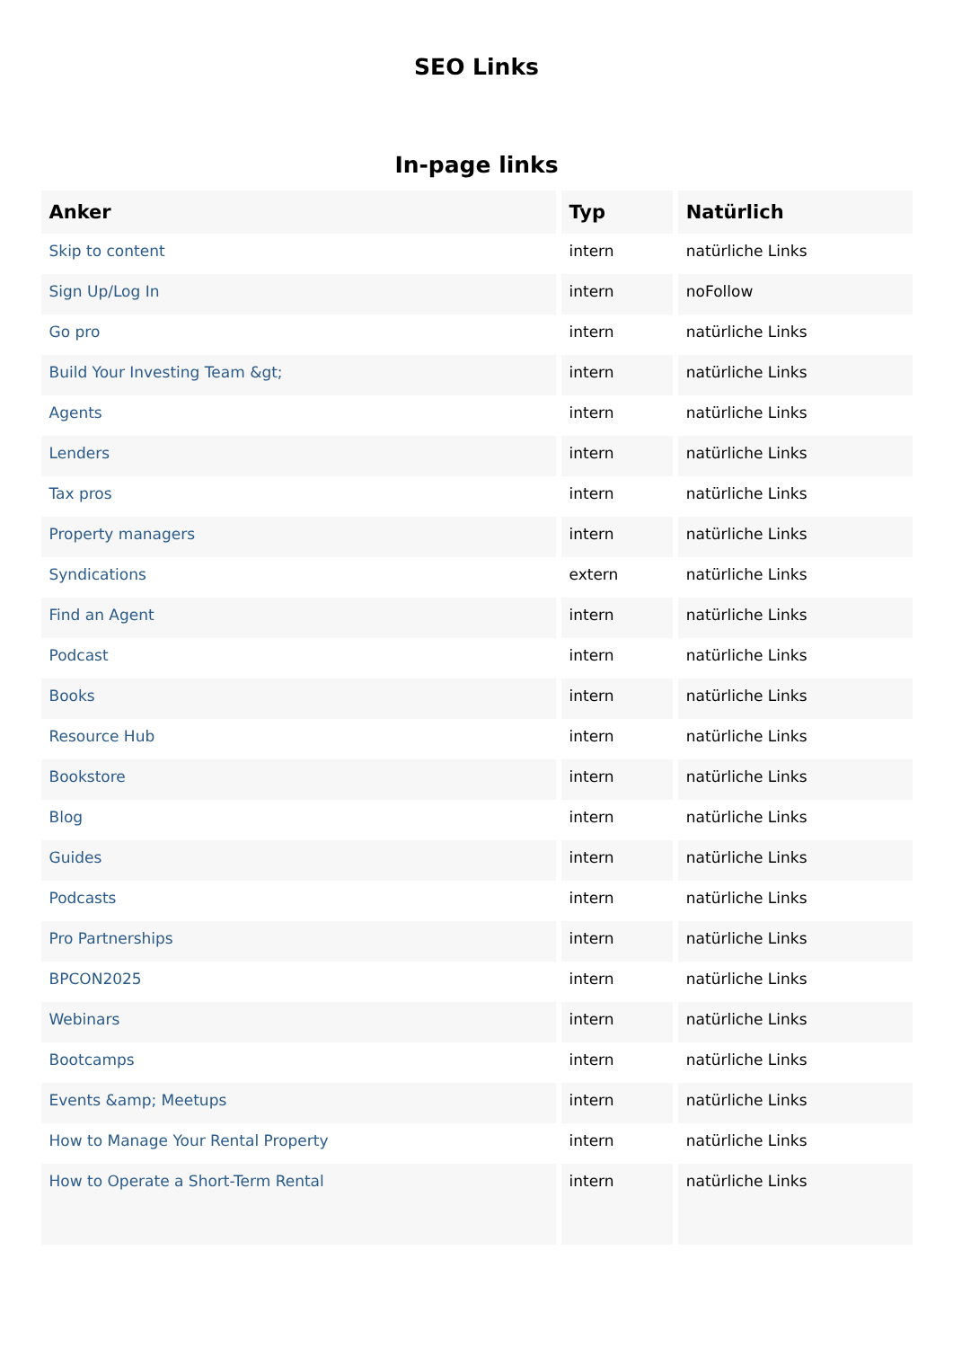SEO Links
In-page links
| Anker | Typ | Natürlich |
| --- | --- | --- |
| Skip to content | intern | natürliche Links |
| Sign Up/Log In | intern | noFollow |
| Go pro | intern | natürliche Links |
| Build Your Investing Team &gt; | intern | natürliche Links |
| Agents | intern | natürliche Links |
| Lenders | intern | natürliche Links |
| Tax pros | intern | natürliche Links |
| Property managers | intern | natürliche Links |
| Syndications | extern | natürliche Links |
| Find an Agent | intern | natürliche Links |
| Podcast | intern | natürliche Links |
| Books | intern | natürliche Links |
| Resource Hub | intern | natürliche Links |
| Bookstore | intern | natürliche Links |
| Blog | intern | natürliche Links |
| Guides | intern | natürliche Links |
| Podcasts | intern | natürliche Links |
| Pro Partnerships | intern | natürliche Links |
| BPCON2025 | intern | natürliche Links |
| Webinars | intern | natürliche Links |
| Bootcamps | intern | natürliche Links |
| Events &amp; Meetups | intern | natürliche Links |
| How to Manage Your Rental Property | intern | natürliche Links |
| How to Operate a Short-Term Rental | intern | natürliche Links |